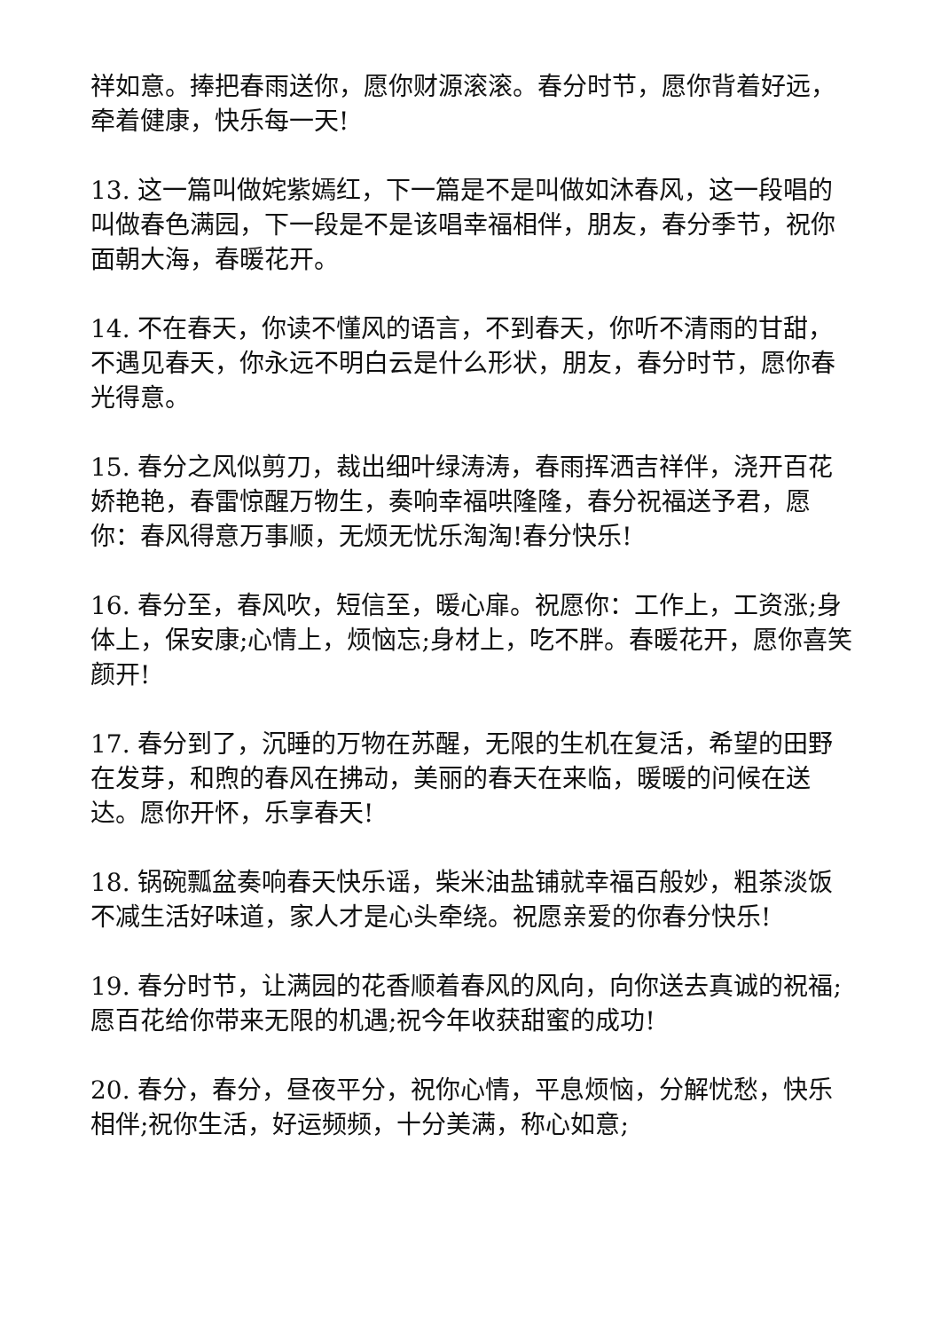祥如意。捧把春雨送你，愿你财源滚滚。春分时节，愿你背着好远，牵着健康，快乐每一天!
13. 这一篇叫做姹紫嫣红，下一篇是不是叫做如沐春风，这一段唱的叫做春色满园，下一段是不是该唱幸福相伴，朋友，春分季节，祝你面朝大海，春暖花开。
14. 不在春天，你读不懂风的语言，不到春天，你听不清雨的甘甜，不遇见春天，你永远不明白云是什么形状，朋友，春分时节，愿你春光得意。
15. 春分之风似剪刀，裁出细叶绿涛涛，春雨挥洒吉祥伴，浇开百花娇艳艳，春雷惊醒万物生，奏响幸福哄隆隆，春分祝福送予君，愿你：春风得意万事顺，无烦无忧乐淘淘!春分快乐!
16. 春分至，春风吹，短信至，暖心扉。祝愿你：工作上，工资涨;身体上，保安康;心情上，烦恼忘;身材上，吃不胖。春暖花开，愿你喜笑颜开!
17. 春分到了，沉睡的万物在苏醒，无限的生机在复活，希望的田野在发芽，和煦的春风在拂动，美丽的春天在来临，暖暖的问候在送达。愿你开怀，乐享春天!
18. 锅碗瓢盆奏响春天快乐谣，柴米油盐铺就幸福百般妙，粗茶淡饭不减生活好味道，家人才是心头牵绕。祝愿亲爱的你春分快乐!
19. 春分时节，让满园的花香顺着春风的风向，向你送去真诚的祝福;愿百花给你带来无限的机遇;祝今年收获甜蜜的成功!
20. 春分，春分，昼夜平分，祝你心情，平息烦恼，分解忧愁，快乐相伴;祝你生活，好运频频，十分美满，称心如意;